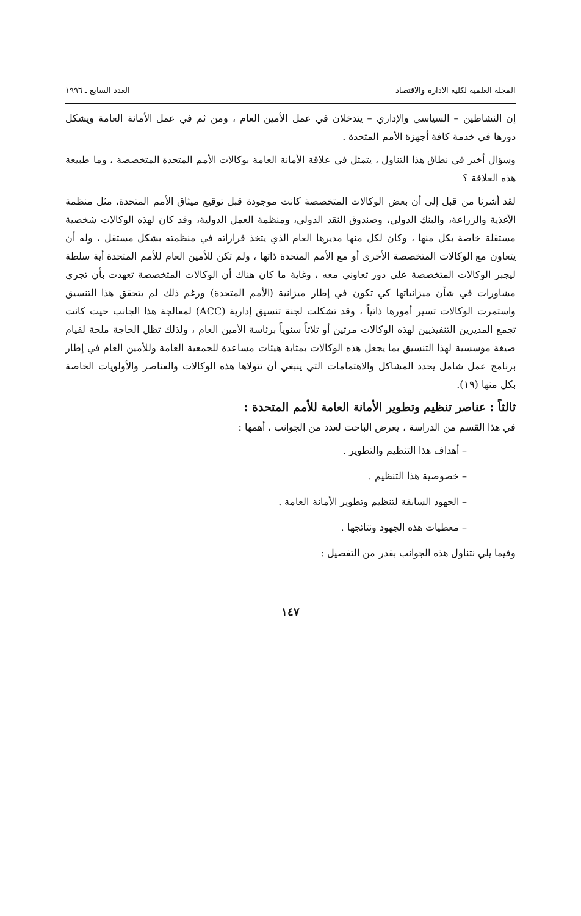المجلة العلمية لكلية الادارة والاقتصاد العدد السابع ـ ١٩٩٦
إن النشاطين – السياسي والإداري – يتدخلان في عمل الأمين العام ، ومن ثم في عمل الأمانة العامة ويشكل دورها في خدمة كافة أجهزة الأمم المتحدة .
وسؤال أخير في نطاق هذا التناول ، يتمثل في علاقة الأمانة العامة بوكالات الأمم المتحدة المتخصصة ، وما طبيعة هذه العلاقة ؟
لقد أشرنا من قبل إلى أن بعض الوكالات المتخصصة كانت موجودة قبل توقيع ميثاق الأمم المتحدة، مثل منظمة الأغذية والزراعة، والبنك الدولي، وصندوق النقد الدولي، ومنظمة العمل الدولية، وقد كان لهذه الوكالات شخصية مستقلة خاصة بكل منها ، وكان لكل منها مديرها العام الذي يتخذ قراراته في منظمته بشكل مستقل ، وله أن يتعاون مع الوكالات المتخصصة الأخرى أو مع الأمم المتحدة ذاتها ، ولم تكن للأمين العام للأمم المتحدة أية سلطة ليجبر الوكالات المتخصصة على دور تعاوني معه ، وغاية ما كان هناك أن الوكالات المتخصصة تعهدت بأن تجري مشاورات في شأن ميزانياتها كي تكون في إطار ميزانية (الأمم المتحدة) ورغم ذلك لم يتحقق هذا التنسيق واستمرت الوكالات تسير أمورها ذاتياً ، وقد تشكلت لجنة تنسيق إدارية (ACC) لمعالجة هذا الجانب حيث كانت تجمع المديرين التنفيذيين لهذه الوكالات مرتين أو ثلاثاً سنوياً برئاسة الأمين العام ، ولذلك تظل الحاجة ملحة لقيام صيغة مؤسسية لهذا التنسيق بما يجعل هذه الوكالات بمثابة هيئات مساعدة للجمعية العامة وللأمين العام في إطار برنامج عمل شامل يحدد المشاكل والاهتمامات التي ينبغي أن تتولاها هذه الوكالات والعناصر والأولويات الخاصة بكل منها (١٩).
ثالثاً : عناصر تنظيم وتطوير الأمانة العامة للأمم المتحدة :
في هذا القسم من الدراسة ، يعرض الباحث لعدد من الجوانب ، أهمها :
– أهداف هذا التنظيم والتطوير .
– خصوصية هذا التنظيم .
– الجهود السابقة لتنظيم وتطوير الأمانة العامة .
– معطيات هذه الجهود ونتائجها .
وفيما يلي نتناول هذه الجوانب بقدر من التفصيل :
١٤٧